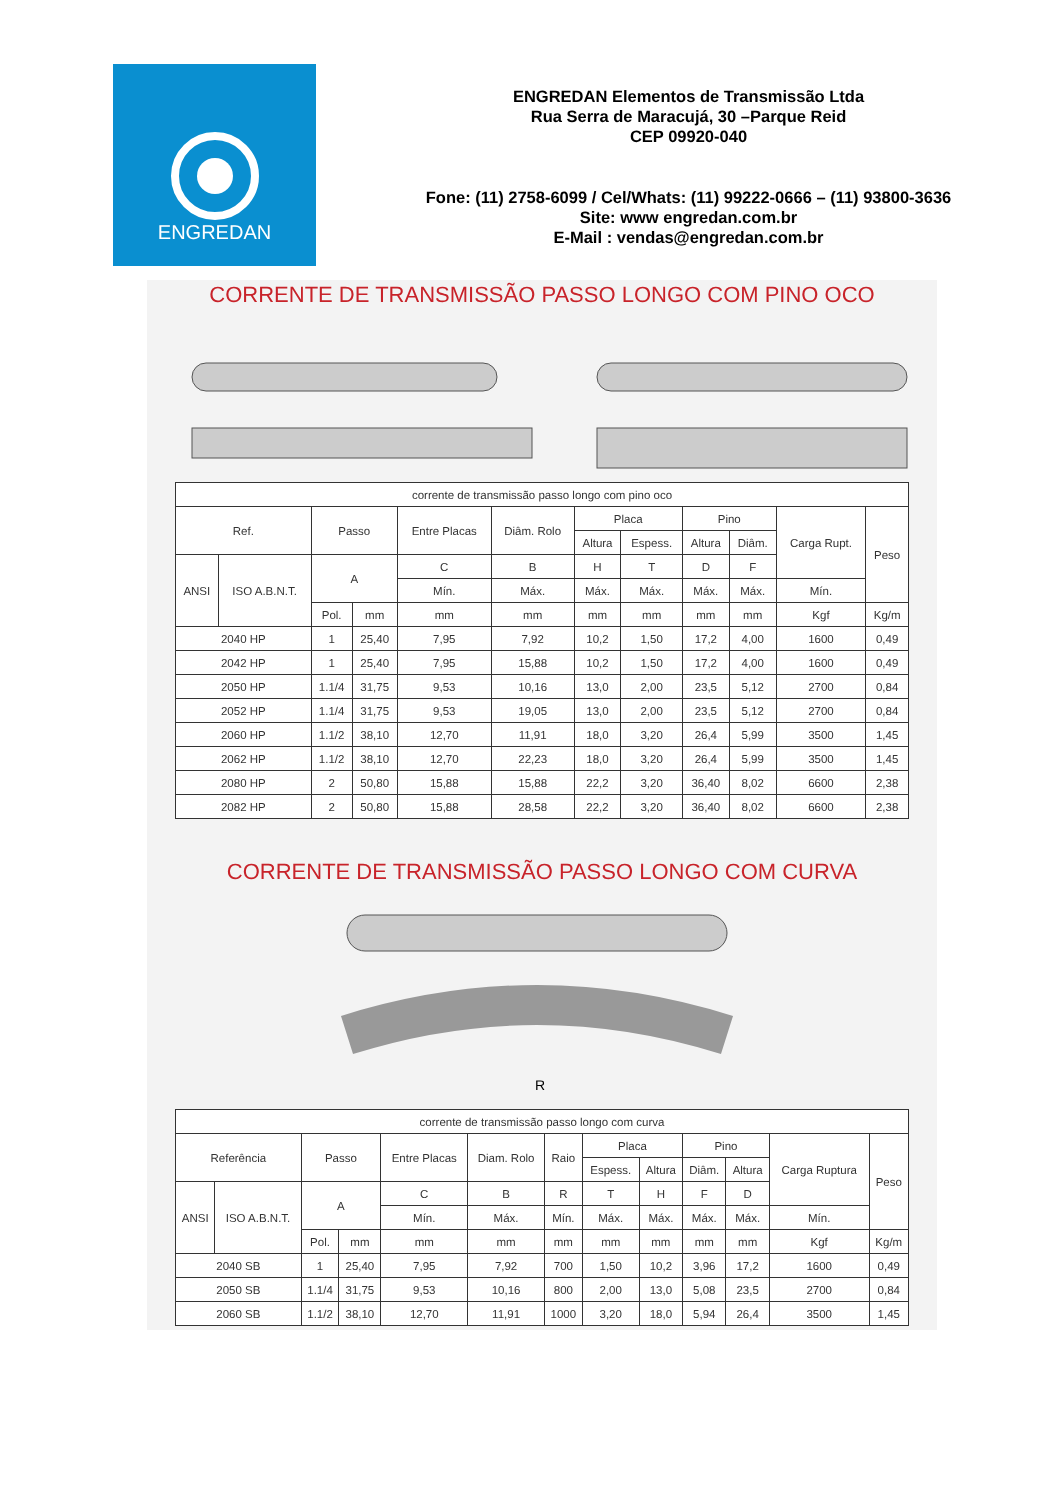ENGREDAN
ENGREDAN Elementos de Transmissão Ltda
Rua Serra de Maracujá, 30 –Parque Reid
CEP 09920-040
Fone: (11) 2758-6099 / Cel/Whats: (11) 99222-0666 – (11) 93800-3636
Site: www engredan.com.br
E-Mail : vendas@engredan.com.br
CORRENTE DE TRANSMISSÃO PASSO LONGO COM PINO OCO
| corrente de transmissão passo longo com pino oco | | | | | | | | | | | |
| Ref. | | Passo | | Entre Placas | Diâm. Rolo | Placa | | Pino | | Carga Rupt. | Peso |
| | | | | | | Altura | Espess. | Altura | Diâm. | | |
| ANSI | ISO A.B.N.T. | A | | C | B | H | T | D | F | | |
| | | | | Mín. | Máx. | Máx. | Máx. | Máx. | Máx. | Mín. | |
| | | Pol. | mm | mm | mm | mm | mm | mm | mm | Kgf | Kg/m |
| 2040 HP | | 1 | 25,40 | 7,95 | 7,92 | 10,2 | 1,50 | 17,2 | 4,00 | 1600 | 0,49 |
| 2042 HP | | 1 | 25,40 | 7,95 | 15,88 | 10,2 | 1,50 | 17,2 | 4,00 | 1600 | 0,49 |
| 2050 HP | | 1.1/4 | 31,75 | 9,53 | 10,16 | 13,0 | 2,00 | 23,5 | 5,12 | 2700 | 0,84 |
| 2052 HP | | 1.1/4 | 31,75 | 9,53 | 19,05 | 13,0 | 2,00 | 23,5 | 5,12 | 2700 | 0,84 |
| 2060 HP | | 1.1/2 | 38,10 | 12,70 | 11,91 | 18,0 | 3,20 | 26,4 | 5,99 | 3500 | 1,45 |
| 2062 HP | | 1.1/2 | 38,10 | 12,70 | 22,23 | 18,0 | 3,20 | 26,4 | 5,99 | 3500 | 1,45 |
| 2080 HP | | 2 | 50,80 | 15,88 | 15,88 | 22,2 | 3,20 | 36,40 | 8,02 | 6600 | 2,38 |
| 2082 HP | | 2 | 50,80 | 15,88 | 28,58 | 22,2 | 3,20 | 36,40 | 8,02 | 6600 | 2,38 |
CORRENTE DE TRANSMISSÃO PASSO LONGO COM CURVA
R
| corrente de transmissão passo longo com curva | | | | | | | | | | | | |
| Referência | | Passo | | Entre Placas | Diam. Rolo | Raio | Placa | | Pino | | Carga Ruptura | Peso |
| | | | | | | | Espess. | Altura | Diâm. | Altura | | |
| ANSI | ISO A.B.N.T. | A | | C | B | R | T | H | F | D | | |
| | | | | Mín. | Máx. | Mín. | Máx. | Máx. | Máx. | Máx. | Mín. | |
| | | Pol. | mm | mm | mm | mm | mm | mm | mm | mm | Kgf | Kg/m |
| 2040 SB | | 1 | 25,40 | 7,95 | 7,92 | 700 | 1,50 | 10,2 | 3,96 | 17,2 | 1600 | 0,49 |
| 2050 SB | | 1.1/4 | 31,75 | 9,53 | 10,16 | 800 | 2,00 | 13,0 | 5,08 | 23,5 | 2700 | 0,84 |
| 2060 SB | | 1.1/2 | 38,10 | 12,70 | 11,91 | 1000 | 3,20 | 18,0 | 5,94 | 26,4 | 3500 | 1,45 |